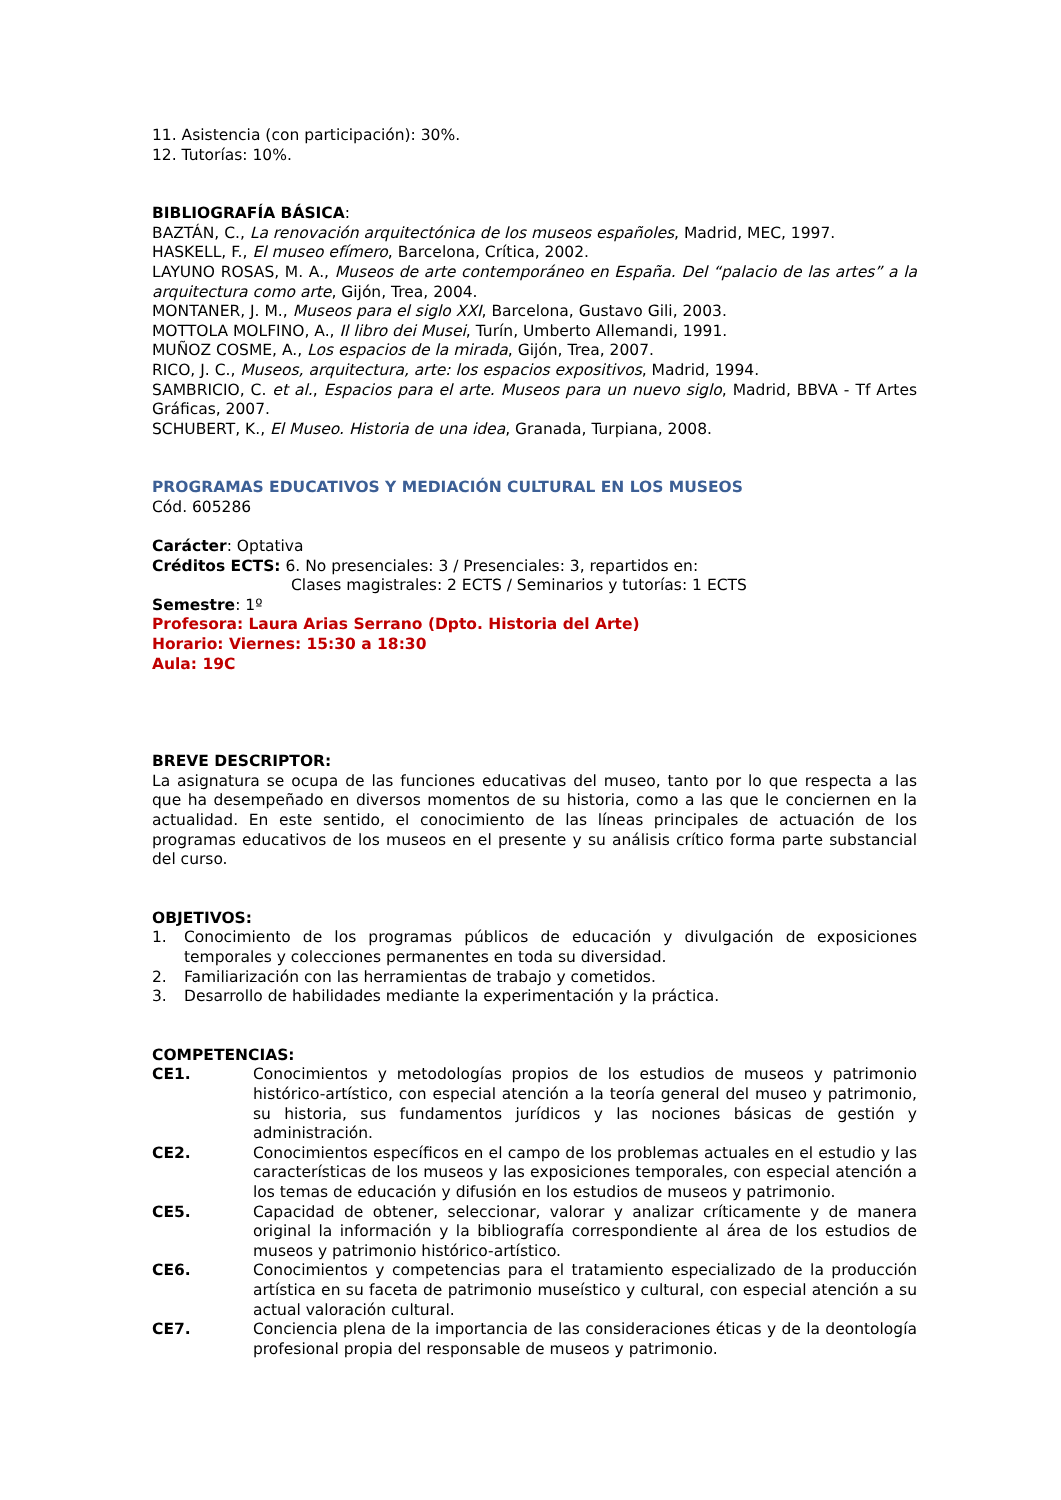11. Asistencia (con participación): 30%.
12. Tutorías: 10%.
BIBLIOGRAFÍA BÁSICA:
BAZTÁN, C., La renovación arquitectónica de los museos españoles, Madrid, MEC, 1997.
HASKELL, F., El museo efímero, Barcelona, Crítica, 2002.
LAYUNO ROSAS, M. A., Museos de arte contemporáneo en España. Del “palacio de las artes” a la arquitectura como arte, Gijón, Trea, 2004.
MONTANER, J. M., Museos para el siglo XXI, Barcelona, Gustavo Gili, 2003.
MOTTOLA MOLFINO, A., Il libro dei Musei, Turín, Umberto Allemandi, 1991.
MUÑOZ COSME, A., Los espacios de la mirada, Gijón, Trea, 2007.
RICO, J. C., Museos, arquitectura, arte: los espacios expositivos, Madrid, 1994.
SAMBRICIO, C. et al., Espacios para el arte. Museos para un nuevo siglo, Madrid, BBVA - Tf Artes Gráficas, 2007.
SCHUBERT, K., El Museo. Historia de una idea, Granada, Turpiana, 2008.
PROGRAMAS EDUCATIVOS Y MEDIACIÓN CULTURAL EN LOS MUSEOS
Cód. 605286
Carácter: Optativa
Créditos ECTS: 6. No presenciales: 3 / Presenciales: 3, repartidos en:
Clases magistrales: 2 ECTS / Seminarios y tutorías: 1 ECTS
Semestre: 1º
Profesora: Laura Arias Serrano (Dpto. Historia del Arte)
Horario: Viernes: 15:30 a 18:30
Aula: 19C
BREVE DESCRIPTOR:
La asignatura se ocupa de las funciones educativas del museo, tanto por lo que respecta a las que ha desempeñado en diversos momentos de su historia, como a las que le conciernen en la actualidad. En este sentido, el conocimiento de las líneas principales de actuación de los programas educativos de los museos en el presente y su análisis crítico forma parte substancial del curso.
OBJETIVOS:
1. Conocimiento de los programas públicos de educación y divulgación de exposiciones temporales y colecciones permanentes en toda su diversidad.
2. Familiarización con las herramientas de trabajo y cometidos.
3. Desarrollo de habilidades mediante la experimentación y la práctica.
COMPETENCIAS:
CE1. Conocimientos y metodologías propios de los estudios de museos y patrimonio histórico-artístico, con especial atención a la teoría general del museo y patrimonio, su historia, sus fundamentos jurídicos y las nociones básicas de gestión y administración.
CE2. Conocimientos específicos en el campo de los problemas actuales en el estudio y las características de los museos y las exposiciones temporales, con especial atención a los temas de educación y difusión en los estudios de museos y patrimonio.
CE5. Capacidad de obtener, seleccionar, valorar y analizar críticamente y de manera original la información y la bibliografía correspondiente al área de los estudios de museos y patrimonio histórico-artístico.
CE6. Conocimientos y competencias para el tratamiento especializado de la producción artística en su faceta de patrimonio museístico y cultural, con especial atención a su actual valoración cultural.
CE7. Conciencia plena de la importancia de las consideraciones éticas y de la deontología profesional propia del responsable de museos y patrimonio.